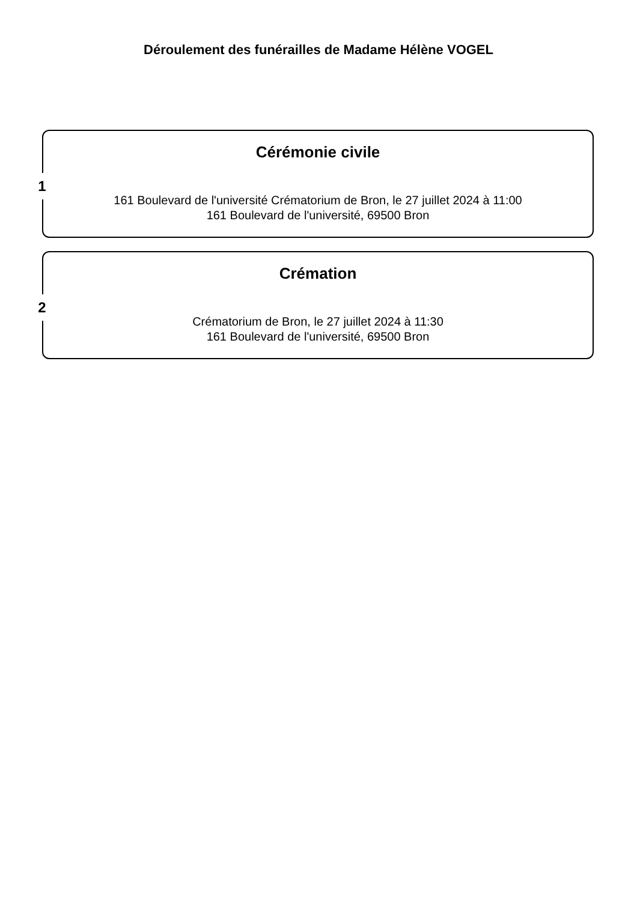Déroulement des funérailles de Madame Hélène VOGEL
1
Cérémonie civile
161 Boulevard de l'université Crématorium de Bron, le 27 juillet 2024 à 11:00
161 Boulevard de l'université, 69500 Bron
2
Crémation
Crématorium de Bron, le 27 juillet 2024 à 11:30
161 Boulevard de l'université, 69500 Bron